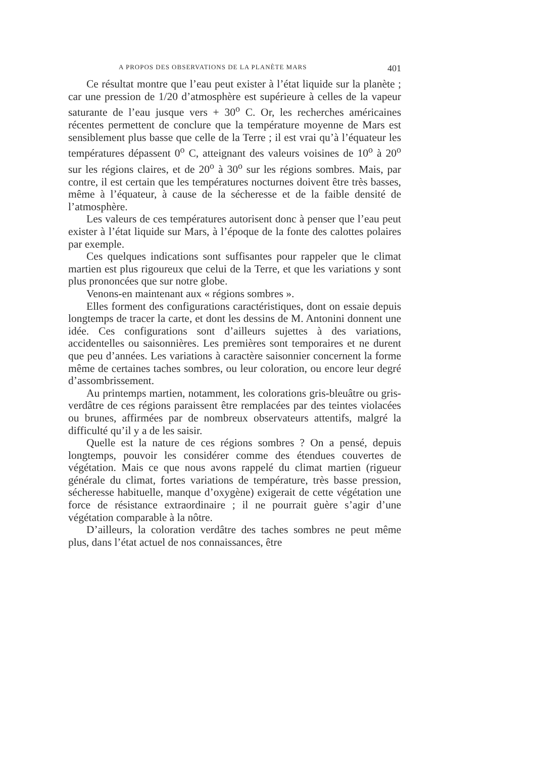A PROPOS DES OBSERVATIONS DE LA PLANÈTE MARS 401
Ce résultat montre que l’eau peut exister à l’état liquide sur la planète ; car une pression de 1/20 d’atmosphère est supérieure à celles de la vapeur saturante de l’eau jusque vers + 30<sup>o</sup> C. Or, les recherches américaines récentes permettent de conclure que la température moyenne de Mars est sensiblement plus basse que celle de la Terre ; il est vrai qu’à l’équateur les températures dépassent 0<sup>o</sup> C, atteignant des valeurs voisines de 10<sup>o</sup> à 20<sup>o</sup> sur les régions claires, et de 20<sup>o</sup> à 30<sup>o</sup> sur les régions sombres. Mais, par contre, il est certain que les températures nocturnes doivent être très basses, même à l’équateur, à cause de la sécheresse et de la faible densité de l’atmosphère.
Les valeurs de ces températures autorisent donc à penser que l’eau peut exister à l’état liquide sur Mars, à l’époque de la fonte des calottes polaires par exemple.
Ces quelques indications sont suffisantes pour rappeler que le climat martien est plus rigoureux que celui de la Terre, et que les variations y sont plus prononcées que sur notre globe.
Venons-en maintenant aux « régions sombres ».
Elles forment des configurations caractéristiques, dont on essaie depuis longtemps de tracer la carte, et dont les dessins de M. Antonini donnent une idée. Ces configurations sont d’ailleurs sujettes à des variations, accidentelles ou saisonnières. Les premières sont temporaires et ne durent que peu d’années. Les variations à caractère saisonnier concernent la forme même de certaines taches sombres, ou leur coloration, ou encore leur degré d’assombrissement.
Au printemps martien, notamment, les colorations gris-bleuâtre ou gris-verdâtre de ces régions paraissent être remplacées par des teintes violacées ou brunes, affirmées par de nombreux observateurs attentifs, malgré la difficulté qu’il y a de les saisir.
Quelle est la nature de ces régions sombres ? On a pensé, depuis longtemps, pouvoir les considérer comme des étendues couvertes de végétation. Mais ce que nous avons rappelé du climat martien (rigueur générale du climat, fortes variations de température, très basse pression, sécheresse habituelle, manque d’oxygène) exigerait de cette végétation une force de résistance extraordinaire ; il ne pourrait guère s’agir d’une végétation comparable à la nôtre.
D’ailleurs, la coloration verdâtre des taches sombres ne peut même plus, dans l’état actuel de nos connaissances, être